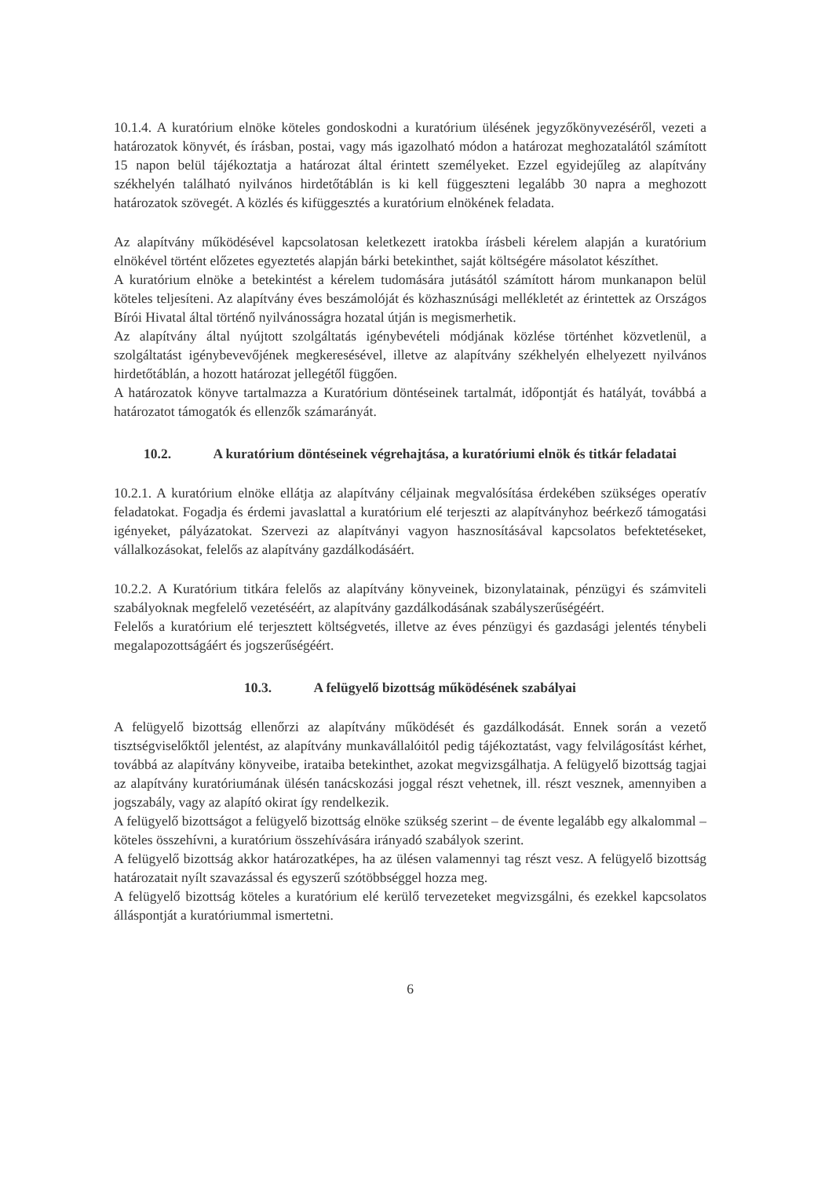10.1.4. A kuratórium elnöke köteles gondoskodni a kuratórium ülésének jegyzőkönyvezéséről, vezeti a határozatok könyvét, és írásban, postai, vagy más igazolható módon a határozat meghozatalától számított 15 napon belül tájékoztatja a határozat által érintett személyeket. Ezzel egyidejűleg az alapítvány székhelyén található nyilvános hirdetőtáblán is ki kell függeszteni legalább 30 napra a meghozott határozatok szövegét. A közlés és kifüggesztés a kuratórium elnökének feladata.
Az alapítvány működésével kapcsolatosan keletkezett iratokba írásbeli kérelem alapján a kuratórium elnökével történt előzetes egyeztetés alapján bárki betekinthet, saját költségére másolatot készíthet.
A kuratórium elnöke a betekintést a kérelem tudomására jutásától számított három munkanapon belül köteles teljesíteni. Az alapítvány éves beszámolóját és közhasznúsági mellékletét az érintettek az Országos Bírói Hivatal által történő nyilvánosságra hozatal útján is megismerhetik.
Az alapítvány által nyújtott szolgáltatás igénybevételi módjának közlése történhet közvetlenül, a szolgáltatást igénybevevőjének megkeresésével, illetve az alapítvány székhelyén elhelyezett nyilvános hirdetőtáblán, a hozott határozat jellegétől függően.
A határozatok könyve tartalmazza a Kuratórium döntéseinek tartalmát, időpontját és hatályát, továbbá a határozatot támogatók és ellenzők számarányát.
10.2. A kuratórium döntéseinek végrehajtása, a kuratóriumi elnök és titkár feladatai
10.2.1. A kuratórium elnöke ellátja az alapítvány céljainak megvalósítása érdekében szükséges operatív feladatokat. Fogadja és érdemi javaslattal a kuratórium elé terjeszti az alapítványhoz beérkező támogatási igényeket, pályázatokat. Szervezi az alapítványi vagyon hasznosításával kapcsolatos befektetéseket, vállalkozásokat, felelős az alapítvány gazdálkodásáért.
10.2.2. A Kuratórium titkára felelős az alapítvány könyveinek, bizonylatainak, pénzügyi és számviteli szabályoknak megfelelő vezetéséért, az alapítvány gazdálkodásának szabályszerűségéért.
Felelős a kuratórium elé terjesztett költségvetés, illetve az éves pénzügyi és gazdasági jelentés ténybeli megalapozottságáért és jogszerűségéért.
10.3. A felügyelő bizottság működésének szabályai
A felügyelő bizottság ellenőrzi az alapítvány működését és gazdálkodását. Ennek során a vezető tisztségviselőktől jelentést, az alapítvány munkavállalóitól pedig tájékoztatást, vagy felvilágosítást kérhet, továbbá az alapítvány könyveibe, irataiba betekinthet, azokat megvizsgálhatja. A felügyelő bizottság tagjai az alapítvány kuratóriumának ülésén tanácskozási joggal részt vehetnek, ill. részt vesznek, amennyiben a jogszabály, vagy az alapító okirat így rendelkezik.
A felügyelő bizottságot a felügyelő bizottság elnöke szükség szerint – de évente legalább egy alkalommal – köteles összehívni, a kuratórium összehívására irányadó szabályok szerint.
A felügyelő bizottság akkor határozatképes, ha az ülésen valamennyi tag részt vesz. A felügyelő bizottság határozatait nyílt szavazással és egyszerű szótöbbséggel hozza meg.
A felügyelő bizottság köteles a kuratórium elé kerülő tervezeteket megvizsgálni, és ezekkel kapcsolatos álláspontját a kuratóriummal ismertetni.
6